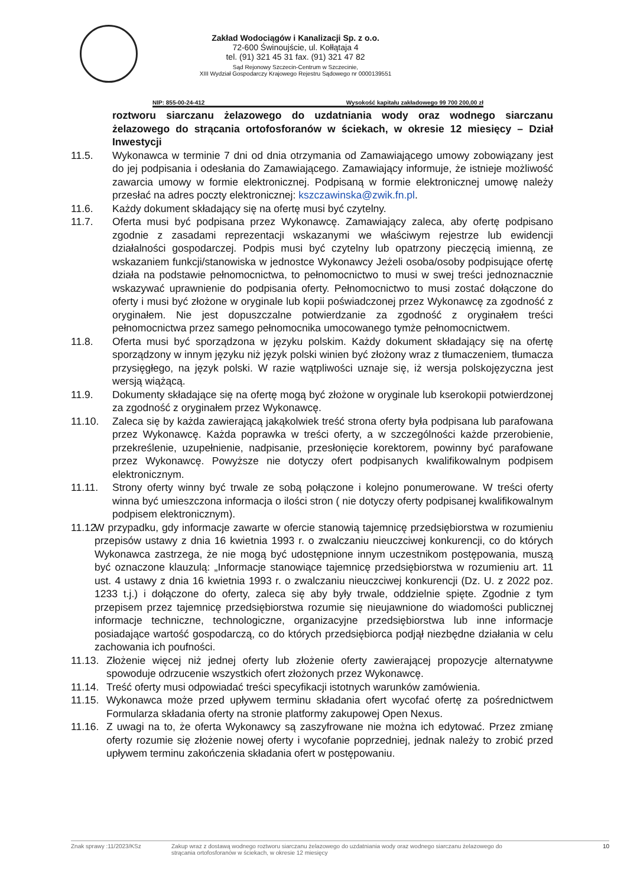Zakład Wodociągów i Kanalizacji Sp. z o.o.
72-600 Świnoujście, ul. Kołłątaja 4
tel. (91) 321 45 31 fax. (91) 321 47 82
Sąd Rejonowy Szczecin-Centrum w Szczecinie,
XIII Wydział Gospodarczy Krajowego Rejestru Sądowego nr 0000139551
NIP: 855-00-24-412 Wysokość kapitału zakładowego 99 700 200,00 zł
roztworu siarczanu żelazowego do uzdatniania wody oraz wodnego siarczanu żelazowego do strącania ortofosforanów w ściekach, w okresie 12 miesięcy – Dział Inwestycji
11.5. Wykonawca w terminie 7 dni od dnia otrzymania od Zamawiającego umowy zobowiązany jest do jej podpisania i odesłania do Zamawiającego. Zamawiający informuje, że istnieje możliwość zawarcia umowy w formie elektronicznej. Podpisaną w formie elektronicznej umowę należy przesłać na adres poczty elektronicznej: kszczawinska@zwik.fn.pl.
11.6. Każdy dokument składający się na ofertę musi być czytelny.
11.7. Oferta musi być podpisana przez Wykonawcę. Zamawiający zaleca, aby ofertę podpisano zgodnie z zasadami reprezentacji wskazanymi we właściwym rejestrze lub ewidencji działalności gospodarczej. Podpis musi być czytelny lub opatrzony pieczęcią imienną, ze wskazaniem funkcji/stanowiska w jednostce Wykonawcy Jeżeli osoba/osoby podpisujące ofertę działa na podstawie pełnomocnictwa, to pełnomocnictwo to musi w swej treści jednoznacznie wskazywać uprawnienie do podpisania oferty. Pełnomocnictwo to musi zostać dołączone do oferty i musi być złożone w oryginale lub kopii poświadczonej przez Wykonawcę za zgodność z oryginałem. Nie jest dopuszczalne potwierdzanie za zgodność z oryginałem treści pełnomocnictwa przez samego pełnomocnika umocowanego tymże pełnomocnictwem.
11.8. Oferta musi być sporządzona w języku polskim. Każdy dokument składający się na ofertę sporządzony w innym języku niż język polski winien być złożony wraz z tłumaczeniem, tłumacza przysięgłego, na język polski. W razie wątpliwości uznaje się, iż wersja polskojęzyczna jest wersją wiążącą.
11.9. Dokumenty składające się na ofertę mogą być złożone w oryginale lub kserokopii potwierdzonej za zgodność z oryginałem przez Wykonawcę.
11.10. Zaleca się by każda zawierającą jakąkolwiek treść strona oferty była podpisana lub parafowana przez Wykonawcę. Każda poprawka w treści oferty, a w szczególności każde przerobienie, przekreślenie, uzupełnienie, nadpisanie, przesłonięcie korektorem, powinny być parafowane przez Wykonawcę. Powyższe nie dotyczy ofert podpisanych kwalifikowalnym podpisem elektronicznym.
11.11. Strony oferty winny być trwale ze sobą połączone i kolejno ponumerowane. W treści oferty winna być umieszczona informacja o ilości stron ( nie dotyczy oferty podpisanej kwalifikowalnym podpisem elektronicznym).
11.12.
W przypadku, gdy informacje zawarte w ofercie stanowią tajemnicę przedsiębiorstwa w rozumieniu przepisów ustawy z dnia 16 kwietnia 1993 r. o zwalczaniu nieuczciwej konkurencji, co do których Wykonawca zastrzega, że nie mogą być udostępnione innym uczestnikom postępowania, muszą być oznaczone klauzulą: „Informacje stanowiące tajemnicę przedsiębiorstwa w rozumieniu art. 11 ust. 4 ustawy z dnia 16 kwietnia 1993 r. o zwalczaniu nieuczciwej konkurencji (Dz. U. z 2022 poz. 1233 t.j.) i dołączone do oferty, zaleca się aby były trwale, oddzielnie spięte. Zgodnie z tym przepisem przez tajemnicę przedsiębiorstwa rozumie się nieujawnione do wiadomości publicznej informacje techniczne, technologiczne, organizacyjne przedsiębiorstwa lub inne informacje posiadające wartość gospodarczą, co do których przedsiębiorca podjął niezbędne działania w celu zachowania ich poufności.
11.13.
Złożenie więcej niż jednej oferty lub złożenie oferty zawierającej propozycje alternatywne spowoduje odrzucenie wszystkich ofert złożonych przez Wykonawcę.
11.14.
Treść oferty musi odpowiadać treści specyfikacji istotnych warunków zamówienia.
11.15.
Wykonawca może przed upływem terminu składania ofert wycofać ofertę za pośrednictwem Formularza składania oferty na stronie platformy zakupowej Open Nexus.
11.16.
Z uwagi na to, że oferta Wykonawcy są zaszyfrowane nie można ich edytować. Przez zmianę oferty rozumie się złożenie nowej oferty i wycofanie poprzedniej, jednak należy to zrobić przed upływem terminu zakończenia składania ofert w postępowaniu.
Znak sprawy :11/2023/KSz Zakup wraz z dostawą wodnego roztworu siarczanu żelazowego do uzdatniania wody oraz wodnego siarczanu żelazowego do strącania ortofosforanów w ściekach, w okresie 12 miesięcy 10